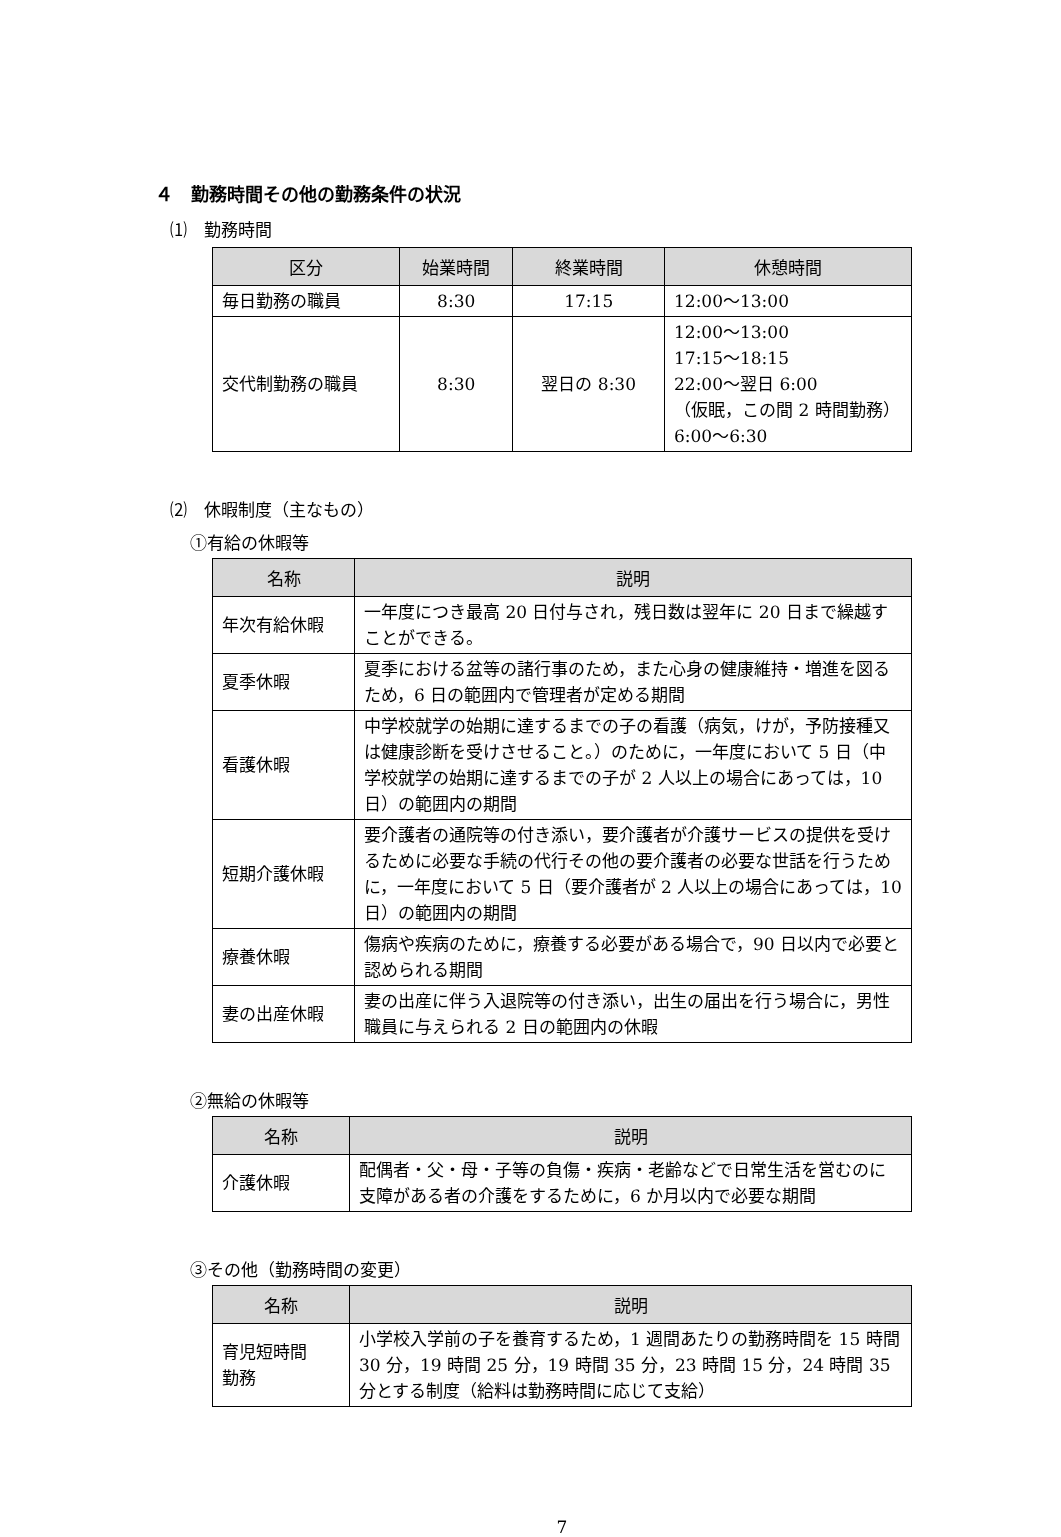４　勤務時間その他の勤務条件の状況
⑴　勤務時間
| 区分 | 始業時間 | 終業時間 | 休憩時間 |
| --- | --- | --- | --- |
| 毎日勤務の職員 | 8:30 | 17:15 | 12:00～13:00 |
| 交代制勤務の職員 | 8:30 | 翌日の 8:30 | 12:00～13:00 17:15～18:15 22:00～翌日 6:00 （仮眠，この間 2 時間勤務） 6:00～6:30 |
⑵　休暇制度（主なもの）
①有給の休暇等
| 名称 | 説明 |
| --- | --- |
| 年次有給休暇 | 一年度につき最高 20 日付与され，残日数は翌年に 20 日まで繰越すことができる。 |
| 夏季休暇 | 夏季における盆等の諸行事のため，また心身の健康維持・増進を図るため，6 日の範囲内で管理者が定める期間 |
| 看護休暇 | 中学校就学の始期に達するまでの子の看護（病気，けが，予防接種又は健康診断を受けさせること。）のために，一年度において 5 日（中学校就学の始期に達するまでの子が 2 人以上の場合にあっては，10 日）の範囲内の期間 |
| 短期介護休暇 | 要介護者の通院等の付き添い，要介護者が介護サービスの提供を受けるために必要な手続の代行その他の要介護者の必要な世話を行うために，一年度において 5 日（要介護者が 2 人以上の場合にあっては，10 日）の範囲内の期間 |
| 療養休暇 | 傷病や疾病のために，療養する必要がある場合で，90 日以内で必要と認められる期間 |
| 妻の出産休暇 | 妻の出産に伴う入退院等の付き添い，出生の届出を行う場合に，男性職員に与えられる 2 日の範囲内の休暇 |
②無給の休暇等
| 名称 | 説明 |
| --- | --- |
| 介護休暇 | 配偶者・父・母・子等の負傷・疾病・老齢などで日常生活を営むのに支障がある者の介護をするために，6 か月以内で必要な期間 |
③その他（勤務時間の変更）
| 名称 | 説明 |
| --- | --- |
| 育児短時間 勤務 | 小学校入学前の子を養育するため，1 週間あたりの勤務時間を 15 時間 30 分，19 時間 25 分，19 時間 35 分，23 時間 15 分，24 時間 35 分とする制度（給料は勤務時間に応じて支給） |
7